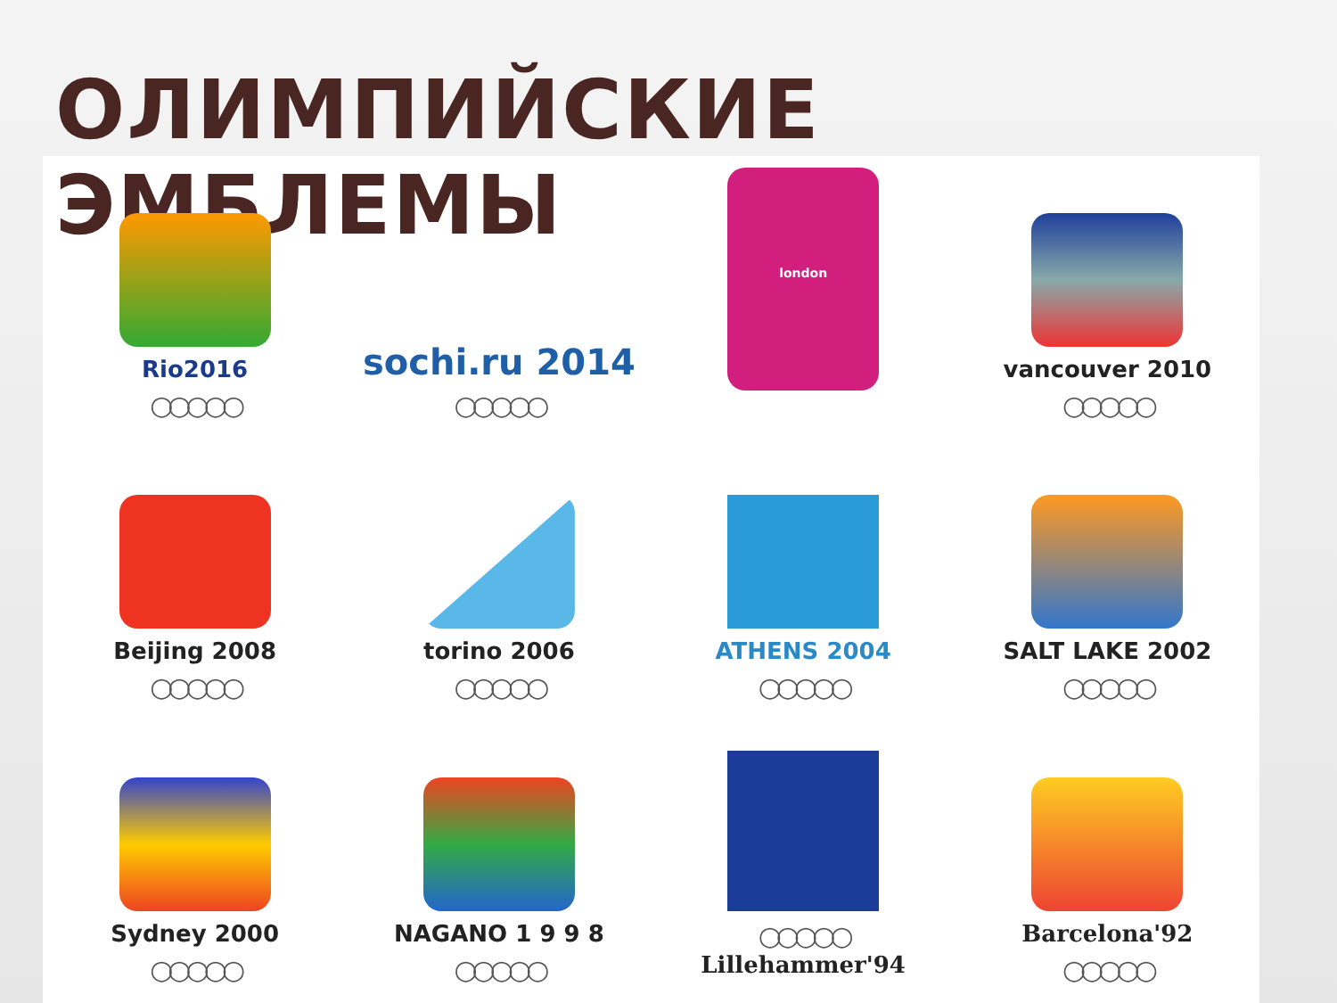ОЛИМПИЙСКИЕ ЭМБЛЕМЫ
Rio2016
○○○○○
sochi.ru 2014
○○○○○
london
vancouver 2010
○○○○○
Beijing 2008
○○○○○
torino 2006
○○○○○
ATHENS 2004
○○○○○
SALT LAKE 2002
○○○○○
Sydney 2000
○○○○○
NAGANO 1 9 9 8
○○○○○
○○○○○
Lillehammer'94
Barcelona'92
○○○○○